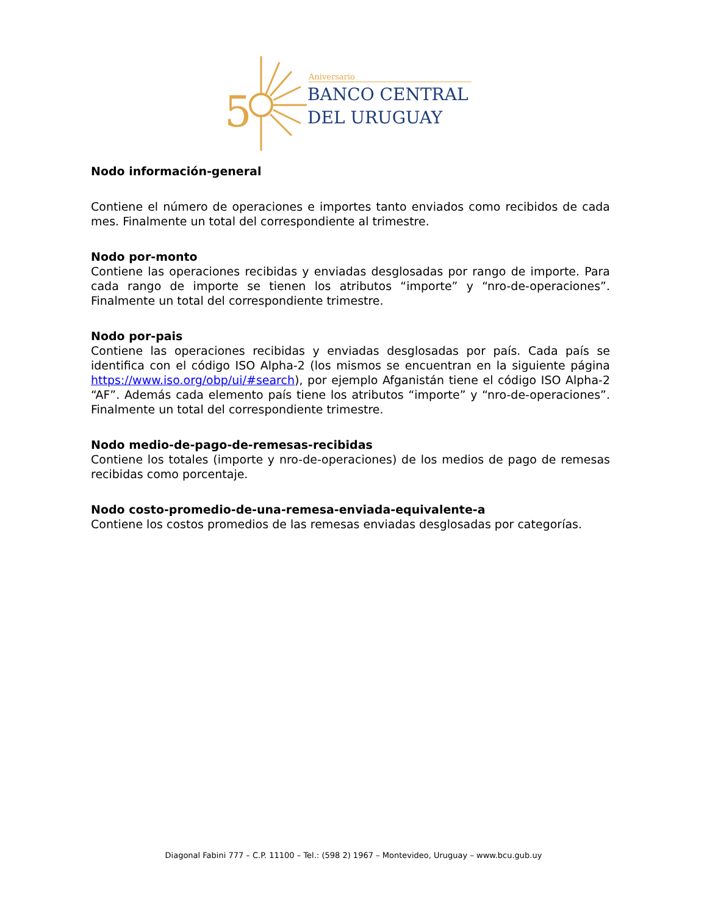5
Aniversario
BANCO CENTRAL
DEL URUGUAY
Nodo información-general
Contiene el número de operaciones e importes tanto enviados como recibidos de cada mes. Finalmente un total del correspondiente al trimestre.
Nodo por-monto
Contiene las operaciones recibidas y enviadas desglosadas por rango de importe. Para cada rango de importe se tienen los atributos “importe” y “nro-de-operaciones”. Finalmente un total del correspondiente trimestre.
Nodo por-pais
Contiene las operaciones recibidas y enviadas desglosadas por país. Cada país se identifica con el código ISO Alpha-2 (los mismos se encuentran en la siguiente página https://www.iso.org/obp/ui/#search), por ejemplo Afganistán tiene el código ISO Alpha-2 “AF”. Además cada elemento país tiene los atributos “importe” y “nro-de-operaciones”. Finalmente un total del correspondiente trimestre.
Nodo medio-de-pago-de-remesas-recibidas
Contiene los totales (importe y nro-de-operaciones) de los medios de pago de remesas recibidas como porcentaje.
Nodo costo-promedio-de-una-remesa-enviada-equivalente-a
Contiene los costos promedios de las remesas enviadas desglosadas por categorías.
Diagonal Fabini 777 – C.P. 11100 – Tel.: (598 2) 1967 – Montevideo, Uruguay – www.bcu.gub.uy